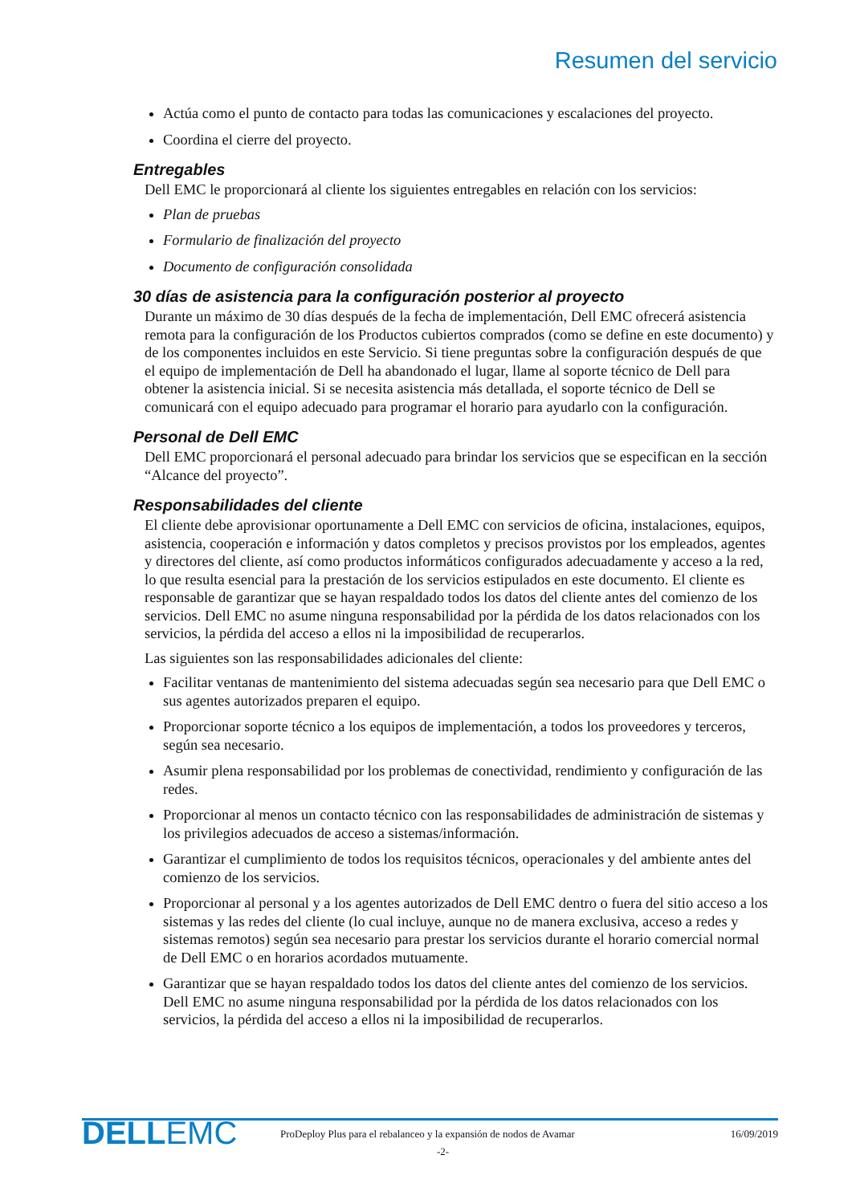Resumen del servicio
Actúa como el punto de contacto para todas las comunicaciones y escalaciones del proyecto.
Coordina el cierre del proyecto.
Entregables
Dell EMC le proporcionará al cliente los siguientes entregables en relación con los servicios:
Plan de pruebas
Formulario de finalización del proyecto
Documento de configuración consolidada
30 días de asistencia para la configuración posterior al proyecto
Durante un máximo de 30 días después de la fecha de implementación, Dell EMC ofrecerá asistencia remota para la configuración de los Productos cubiertos comprados (como se define en este documento) y de los componentes incluidos en este Servicio. Si tiene preguntas sobre la configuración después de que el equipo de implementación de Dell ha abandonado el lugar, llame al soporte técnico de Dell para obtener la asistencia inicial. Si se necesita asistencia más detallada, el soporte técnico de Dell se comunicará con el equipo adecuado para programar el horario para ayudarlo con la configuración.
Personal de Dell EMC
Dell EMC proporcionará el personal adecuado para brindar los servicios que se especifican en la sección “Alcance del proyecto”.
Responsabilidades del cliente
El cliente debe aprovisionar oportunamente a Dell EMC con servicios de oficina, instalaciones, equipos, asistencia, cooperación e información y datos completos y precisos provistos por los empleados, agentes y directores del cliente, así como productos informáticos configurados adecuadamente y acceso a la red, lo que resulta esencial para la prestación de los servicios estipulados en este documento. El cliente es responsable de garantizar que se hayan respaldado todos los datos del cliente antes del comienzo de los servicios. Dell EMC no asume ninguna responsabilidad por la pérdida de los datos relacionados con los servicios, la pérdida del acceso a ellos ni la imposibilidad de recuperarlos.
Las siguientes son las responsabilidades adicionales del cliente:
Facilitar ventanas de mantenimiento del sistema adecuadas según sea necesario para que Dell EMC o sus agentes autorizados preparen el equipo.
Proporcionar soporte técnico a los equipos de implementación, a todos los proveedores y terceros, según sea necesario.
Asumir plena responsabilidad por los problemas de conectividad, rendimiento y configuración de las redes.
Proporcionar al menos un contacto técnico con las responsabilidades de administración de sistemas y los privilegios adecuados de acceso a sistemas/información.
Garantizar el cumplimiento de todos los requisitos técnicos, operacionales y del ambiente antes del comienzo de los servicios.
Proporcionar al personal y a los agentes autorizados de Dell EMC dentro o fuera del sitio acceso a los sistemas y las redes del cliente (lo cual incluye, aunque no de manera exclusiva, acceso a redes y sistemas remotos) según sea necesario para prestar los servicios durante el horario comercial normal de Dell EMC o en horarios acordados mutuamente.
Garantizar que se hayan respaldado todos los datos del cliente antes del comienzo de los servicios. Dell EMC no asume ninguna responsabilidad por la pérdida de los datos relacionados con los servicios, la pérdida del acceso a ellos ni la imposibilidad de recuperarlos.
DELLEMC
ProDeploy Plus para el rebalanceo y la expansión de nodos de Avamar
16/09/2019
-2-